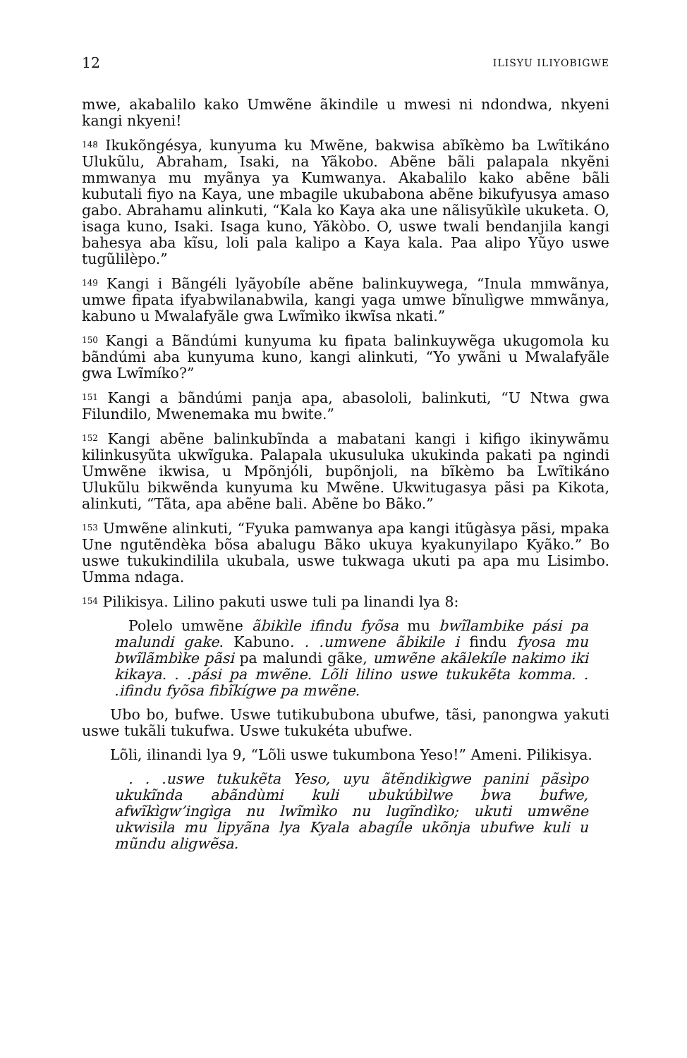12 ILISYU ILIYOBIGWE
mwe, akabalilo kako Umwẽne ãkindile u mwesi ni ndondwa, nkyeni kangi nkyeni!
<sup>148</sup> Ikukõngésya, kunyuma ku Mwẽne, bakwisa abĩkèmo ba Lwĩtikáno Ulukũlu, Abraham, Isaki, na Yãkobo. Abẽne bãli palapala nkyẽni mmwanya mu myãnya ya Kumwanya. Akabalilo kako abẽne bãli kubutali fiyo na Kaya, une mbagile ukubabona abẽne bikufyusya amaso gabo. Abrahamu alinkuti, “Kala ko Kaya aka une nãlisyũkìle ukuketa. O, isaga kuno, Isaki. Isaga kuno, Yãkòbo. O, uswe twali bendanjila kangi bahesya aba kĩsu, loli pala kalipo a Kaya kala. Paa alipo Yũyo uswe tugũlilèpo.”
<sup>149</sup> Kangi i Bãngéli lyãyobíle abẽne balinkuywega, “Inula mmwãnya, umwe fipata ifyabwilanabwila, kangi yaga umwe bĩnulìgwe mmwãnya, kabuno u Mwalafyãle gwa Lwĩmìko ikwĩsa nkati.”
<sup>150</sup> Kangi a Bãndúmi kunyuma ku fipata balinkuywẽga ukugomola ku bãndúmi aba kunyuma kuno, kangi alinkuti, “Yo ywãni u Mwalafyãle gwa Lwĩmíko?”
<sup>151</sup> Kangi a bãndúmi panja apa, abasololi, balinkuti, “U Ntwa gwa Filundilo, Mwenemaka mu bwite.”
<sup>152</sup> Kangi abẽne balinkubĩnda a mabatani kangi i kifigo ikinywãmu kilinkusyũta ukwĩguka. Palapala ukusuluka ukukinda pakati pa ngindi Umwẽne ikwisa, u Mpõnjóli, bupõnjoli, na bĩkèmo ba Lwĩtikáno Ulukũlu bikwẽnda kunyuma ku Mwẽne. Ukwitugasya pãsi pa Kikota, alinkuti, “Tãta, apa abẽne bali. Abẽne bo Bãko.”
<sup>153</sup> Umwẽne alinkuti, “Fyuka pamwanya apa kangi itũgàsya pãsi, mpaka Une ngutẽndèka bõsa abalugu Bãko ukuya kyakunyilapo Kyãko.” Bo uswe tukukindililа ukubala, uswe tukwaga ukuti pa apa mu Lisimbo. Umma ndaga.
<sup>154</sup> Pilikisya. Lilino pakuti uswe tuli pa linandi lya 8:
Polelo umwẽne ãbikìle ifindu fyõsa mu bwĩlambike pási pa malundi gake. Kabuno. . .umwene ãbikile i findu fyosa mu bwĩlãmbìke pãsi pa malundi gãke, umwẽne akãlekíle nakimo iki kikaya. . .pási pa mwẽne. Lõli lilino uswe tukukẽta komma. . .ifindu fyõsa fibĩkígwe pa mwẽne.
Ubo bo, bufwe. Uswe tutikububona ubufwe, tãsi, panongwa yakuti uswe tukãli tukufwa. Uswe tukukéta ubufwe.
Lõli, ilinandi lya 9, “Lõli uswe tukumbona Yeso!” Ameni. Pilikisya.
. . .uswe tukukẽta Yeso, uyu ãtẽndikìgwe panini pãsìpo ukukĩnda abãndùmi kuli ubukúbìlwe bwa bufwe, afwĩkìgw’ingìga nu lwĩmìko nu lugĩndìko; ukuti umwẽne ukwisila mu lipyãna lya Kyala abagíle ukõnja ubufwe kuli u mũndu aligwẽsa.